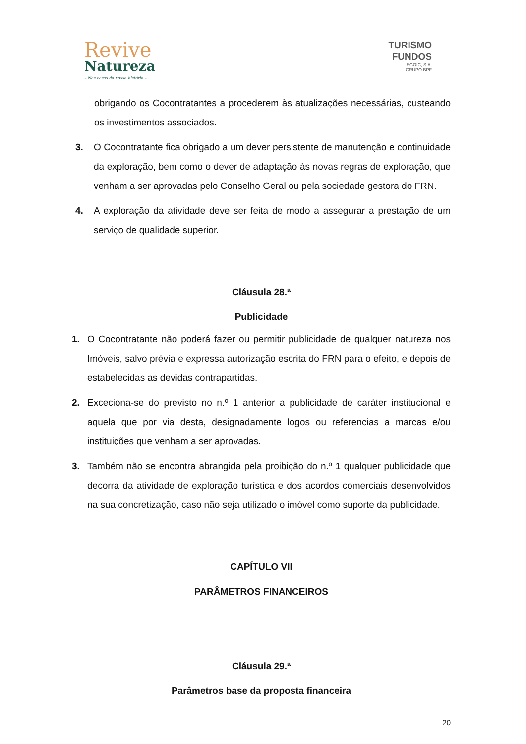Revive
Natureza
– Nas casas da nossa história –
TURISMO
FUNDOS
SGOIC, S.A.
GRUPO BPF
obrigando os Cocontratantes a procederem às atualizações necessárias, custeando os investimentos associados.
3. O Cocontratante fica obrigado a um dever persistente de manutenção e continuidade da exploração, bem como o dever de adaptação às novas regras de exploração, que venham a ser aprovadas pelo Conselho Geral ou pela sociedade gestora do FRN.
4. A exploração da atividade deve ser feita de modo a assegurar a prestação de um serviço de qualidade superior.
Cláusula 28.ª
Publicidade
1. O Cocontratante não poderá fazer ou permitir publicidade de qualquer natureza nos Imóveis, salvo prévia e expressa autorização escrita do FRN para o efeito, e depois de estabelecidas as devidas contrapartidas.
2. Exceciona-se do previsto no n.º 1 anterior a publicidade de caráter institucional e aquela que por via desta, designadamente logos ou referencias a marcas e/ou instituições que venham a ser aprovadas.
3. Também não se encontra abrangida pela proibição do n.º 1 qualquer publicidade que decorra da atividade de exploração turística e dos acordos comerciais desenvolvidos na sua concretização, caso não seja utilizado o imóvel como suporte da publicidade.
CAPÍTULO VII
PARÂMETROS FINANCEIROS
Cláusula 29.ª
Parâmetros base da proposta financeira
20